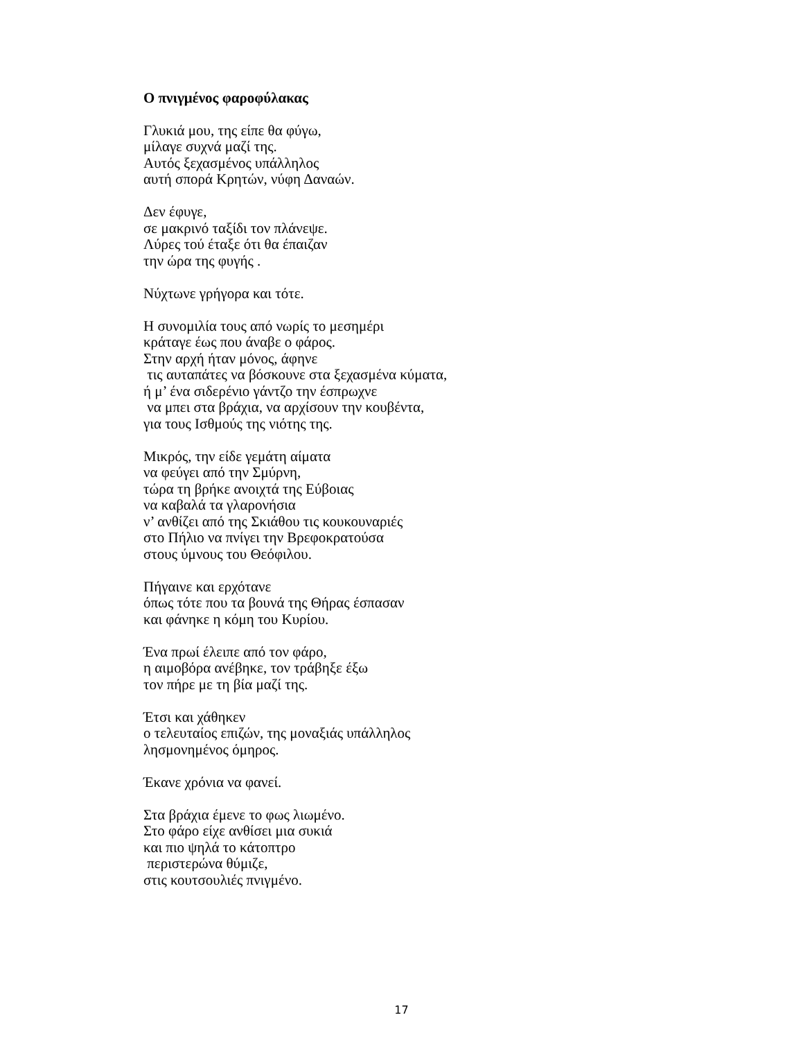Ο πνιγμένος φαροφύλακας
Γλυκιά μου, της είπε θα φύγω,
μίλαγε συχνά μαζί της.
Αυτός ξεχασμένος υπάλληλος
αυτή σπορά Κρητών, νύφη Δαναών.
Δεν έφυγε,
σε μακρινό ταξίδι τον πλάνεψε.
Λύρες τού έταξε ότι θα έπαιζαν
την ώρα της φυγής .
Νύχτωνε γρήγορα και τότε.
Η συνομιλία τους από νωρίς το μεσημέρι
κράταγε έως που άναβε ο φάρος.
Στην αρχή ήταν μόνος, άφηνε
τις αυταπάτες να βόσκουνε στα ξεχασμένα κύματα,
ή μ’ ένα σιδερένιο γάντζο την έσπρωχνε
να μπει στα βράχια, να αρχίσουν την κουβέντα,
για τους Ισθμούς της νιότης της.
Μικρός, την είδε γεμάτη αίματα
να φεύγει από την Σμύρνη,
τώρα τη βρήκε ανοιχτά της Εύβοιας
να καβαλά τα γλαρονήσια
ν’ ανθίζει από της Σκιάθου τις κουκουναριές
στο Πήλιο να πνίγει την Βρεφοκρατούσα
στους ύμνους του Θεόφιλου.
Πήγαινε και ερχότανε
όπως τότε που τα βουνά της Θήρας έσπασαν
και φάνηκε η κόμη του Κυρίου.
Ένα πρωί έλειπε από τον φάρο,
η αιμοβόρα ανέβηκε, τον τράβηξε έξω
τον πήρε με τη βία μαζί της.
Έτσι και χάθηκεν
ο τελευταίος επιζών, της μοναξιάς υπάλληλος
λησμονημένος όμηρος.
Έκανε χρόνια να φανεί.
Στα βράχια έμενε το φως λιωμένο.
Στο φάρο είχε ανθίσει μια συκιά
και πιο ψηλά το κάτοπτρο
περιστερώνα θύμιζε,
στις κουτσουλιές πνιγμένο.
17